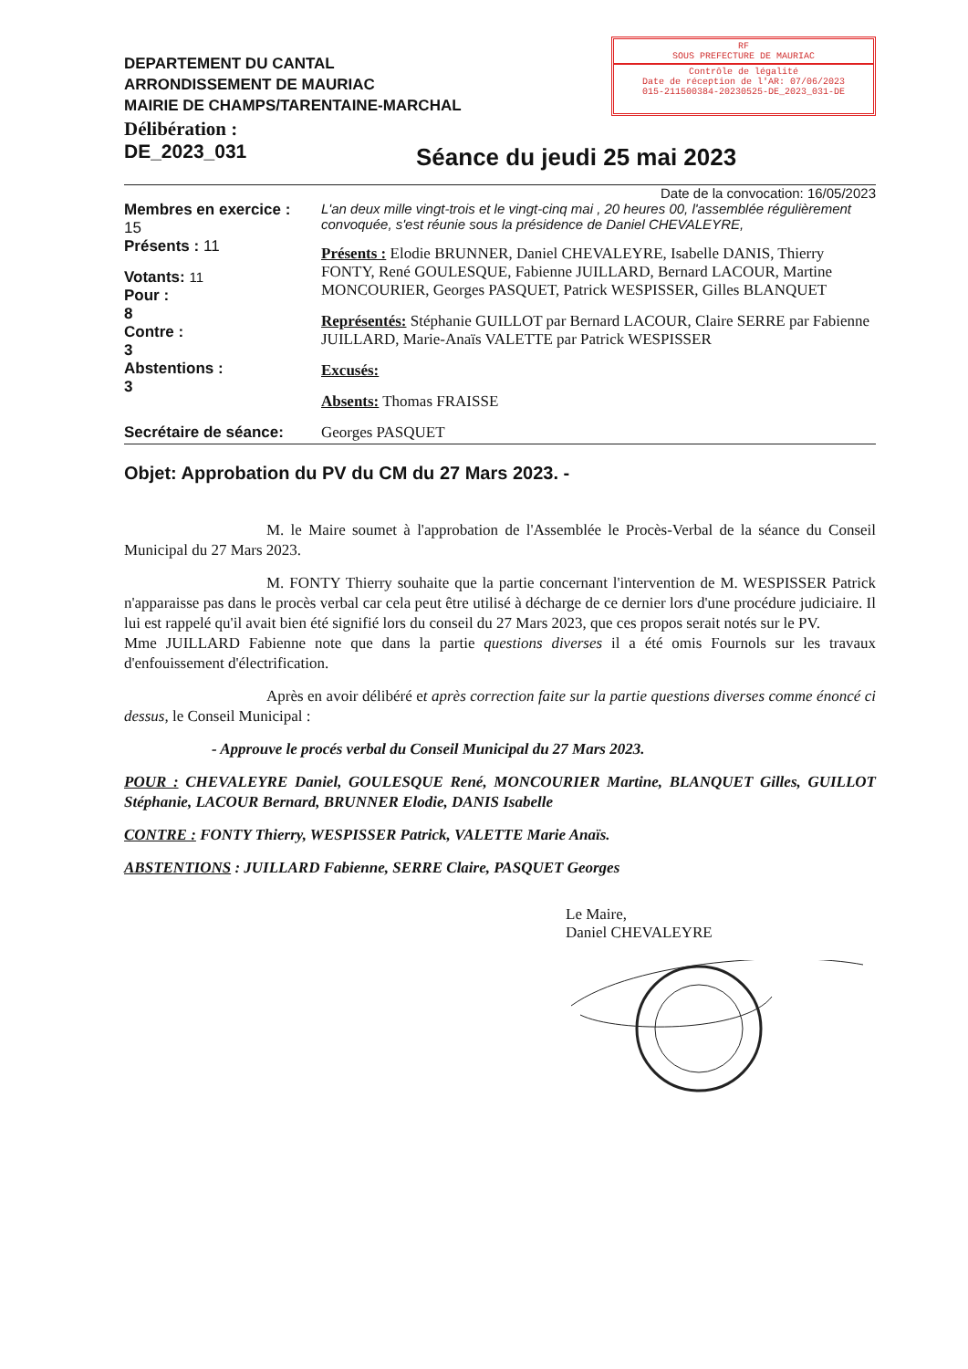DEPARTEMENT DU CANTAL
ARRONDISSEMENT DE MAURIAC
MAIRIE DE CHAMPS/TARENTAINE-MARCHAL
RF
SOUS PREFECTURE DE MAURIAC
Contrôle de légalité
Date de réception de l'AR: 07/06/2023
015-211500384-20230525-DE_2023_031-DE
Délibération :
DE_2023_031
Séance du jeudi 25 mai 2023
Date de la convocation: 16/05/2023
Membres en exercice :
15
Présents : 11
Votants: 11
Pour :
8
Contre :
3
Abstentions :
3
L'an deux mille vingt-trois et le vingt-cinq mai , 20 heures 00, l'assemblée régulièrement convoquée, s'est réunie sous la présidence de Daniel CHEVALEYRE,
Présents : Elodie BRUNNER, Daniel CHEVALEYRE, Isabelle DANIS, Thierry FONTY, René GOULESQUE, Fabienne JUILLARD, Bernard LACOUR, Martine MONCOURIER, Georges PASQUET, Patrick WESPISSER, Gilles BLANQUET
Représentés: Stéphanie GUILLOT par Bernard LACOUR, Claire SERRE par Fabienne JUILLARD, Marie-Anaïs VALETTE par Patrick WESPISSER
Excusés:
Absents: Thomas FRAISSE
Secrétaire de séance: Georges PASQUET
Objet: Approbation du PV du CM du 27 Mars 2023. -
M. le Maire soumet à l'approbation de l'Assemblée le Procès-Verbal de la séance du Conseil Municipal du 27 Mars 2023.
M. FONTY Thierry souhaite que la partie concernant l'intervention de M. WESPISSER Patrick n'apparaisse pas dans le procès verbal car cela peut être utilisé à décharge de ce dernier lors d'une procédure judiciaire. Il lui est rappelé qu'il avait bien été signifié lors du conseil du 27 Mars 2023, que ces propos serait notés sur le PV.
Mme JUILLARD Fabienne note que dans la partie questions diverses il a été omis Fournols sur les travaux d'enfouissement d'électrification.
Après en avoir délibéré et après correction faite sur la partie questions diverses comme énoncé ci dessus, le Conseil Municipal :
- Approuve le procés verbal du Conseil Municipal du 27 Mars 2023.
POUR : CHEVALEYRE Daniel, GOULESQUE René, MONCOURIER Martine, BLANQUET Gilles, GUILLOT Stéphanie, LACOUR Bernard, BRUNNER Elodie, DANIS Isabelle
CONTRE : FONTY Thierry, WESPISSER Patrick, VALETTE Marie Anaïs.
ABSTENTIONS : JUILLARD Fabienne, SERRE Claire, PASQUET Georges
Le Maire,
Daniel CHEVALEYRE